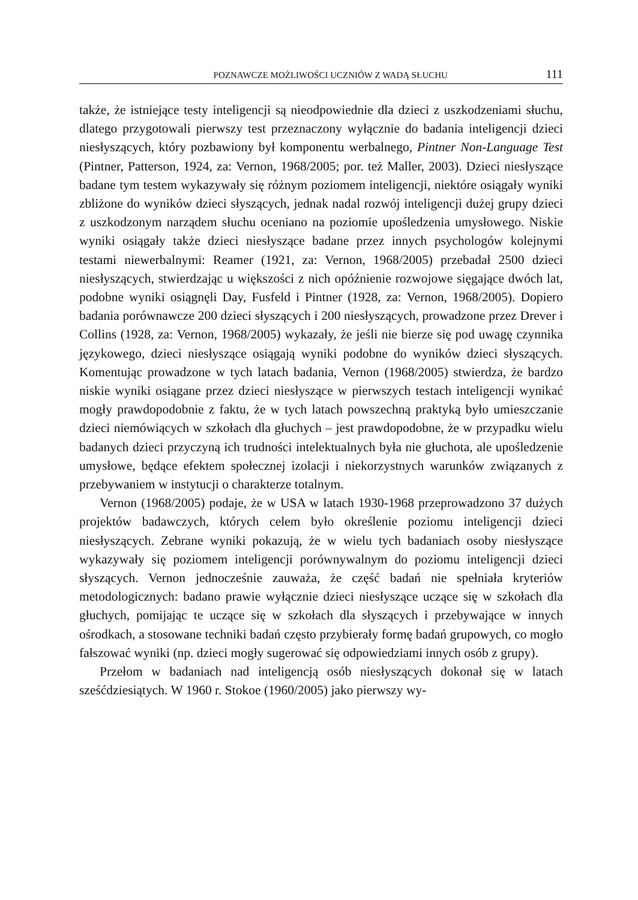POZNAWCZE MOŻLIWOŚCI UCZNIÓW Z WADĄ SŁUCHU 111
także, że istniejące testy inteligencji są nieodpowiednie dla dzieci z uszkodzeniami słuchu, dlatego przygotowali pierwszy test przeznaczony wyłącznie do badania inteligencji dzieci niesłyszących, który pozbawiony był komponentu werbalnego, Pintner Non-Language Test (Pintner, Patterson, 1924, za: Vernon, 1968/2005; por. też Maller, 2003). Dzieci niesłyszące badane tym testem wykazywały się różnym poziomem inteligencji, niektóre osiągały wyniki zbliżone do wyników dzieci słyszących, jednak nadal rozwój inteligencji dużej grupy dzieci z uszkodzonym narządem słuchu oceniano na poziomie upośledzenia umysłowego. Niskie wyniki osiągały także dzieci niesłyszące badane przez innych psychologów kolejnymi testami niewerbalnymi: Reamer (1921, za: Vernon, 1968/2005) przebadał 2500 dzieci niesłyszących, stwierdzając u większości z nich opóźnienie rozwojowe sięgające dwóch lat, podobne wyniki osiągnęli Day, Fusfeld i Pintner (1928, za: Vernon, 1968/2005). Dopiero badania porównawcze 200 dzieci słyszących i 200 niesłyszących, prowadzone przez Drever i Collins (1928, za: Vernon, 1968/2005) wykazały, że jeśli nie bierze się pod uwagę czynnika językowego, dzieci niesłyszące osiągają wyniki podobne do wyników dzieci słyszących. Komentując prowadzone w tych latach badania, Vernon (1968/2005) stwierdza, że bardzo niskie wyniki osiągane przez dzieci niesłyszące w pierwszych testach inteligencji wynikać mogły prawdopodobnie z faktu, że w tych latach powszechną praktyką było umieszczanie dzieci niemówiących w szkołach dla głuchych – jest prawdopodobne, że w przypadku wielu badanych dzieci przyczyną ich trudności intelektualnych była nie głuchota, ale upośledzenie umysłowe, będące efektem społecznej izolacji i niekorzystnych warunków związanych z przebywaniem w instytucji o charakterze totalnym.
Vernon (1968/2005) podaje, że w USA w latach 1930-1968 przeprowadzono 37 dużych projektów badawczych, których celem było określenie poziomu inteligencji dzieci niesłyszących. Zebrane wyniki pokazują, że w wielu tych badaniach osoby niesłyszące wykazywały się poziomem inteligencji porównywalnym do poziomu inteligencji dzieci słyszących. Vernon jednocześnie zauważa, że część badań nie spełniała kryteriów metodologicznych: badano prawie wyłącznie dzieci niesłyszące uczące się w szkołach dla głuchych, pomijając te uczące się w szkołach dla słyszących i przebywające w innych ośrodkach, a stosowane techniki badań często przybierały formę badań grupowych, co mogło fałszować wyniki (np. dzieci mogły sugerować się odpowiedziami innych osób z grupy).
Przełom w badaniach nad inteligencją osób niesłyszących dokonał się w latach sześćdziesiątych. W 1960 r. Stokoe (1960/2005) jako pierwszy wy-